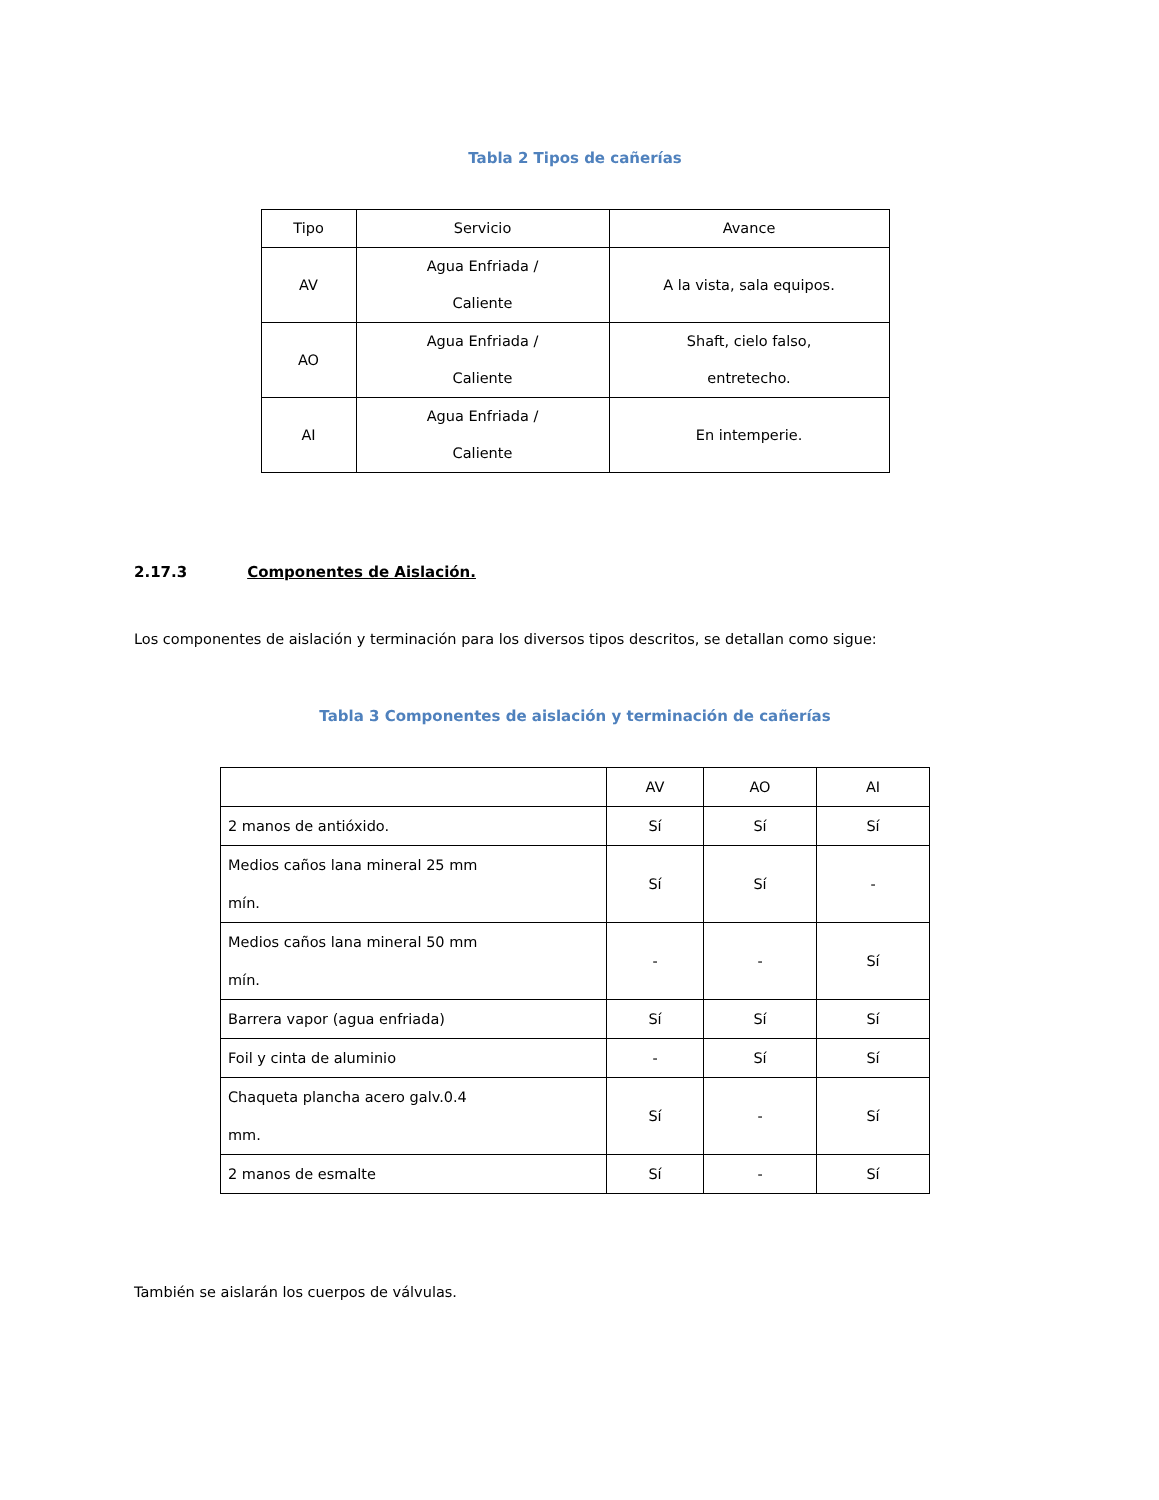Tabla 2 Tipos de cañerías
| Tipo | Servicio | Avance |
| AV | Agua Enfriada / Caliente | A la vista, sala equipos. |
| AO | Agua Enfriada / Caliente | Shaft, cielo falso, entretecho. |
| AI | Agua Enfriada / Caliente | En intemperie. |
2.17.3 Componentes de Aislación.
Los componentes de aislación y terminación para los diversos tipos descritos, se detallan como sigue:
Tabla 3 Componentes de aislación y terminación de cañerías
| | AV | AO | AI |
| 2 manos de antióxido. | Sí | Sí | Sí |
| Medios caños lana mineral 25 mm mín. | Sí | Sí | - |
| Medios caños lana mineral 50 mm mín. | - | - | Sí |
| Barrera vapor (agua enfriada) | Sí | Sí | Sí |
| Foil y cinta de aluminio | - | Sí | Sí |
| Chaqueta plancha acero galv.0.4 mm. | Sí | - | Sí |
| 2 manos de esmalte | Sí | - | Sí |
También se aislarán los cuerpos de válvulas.